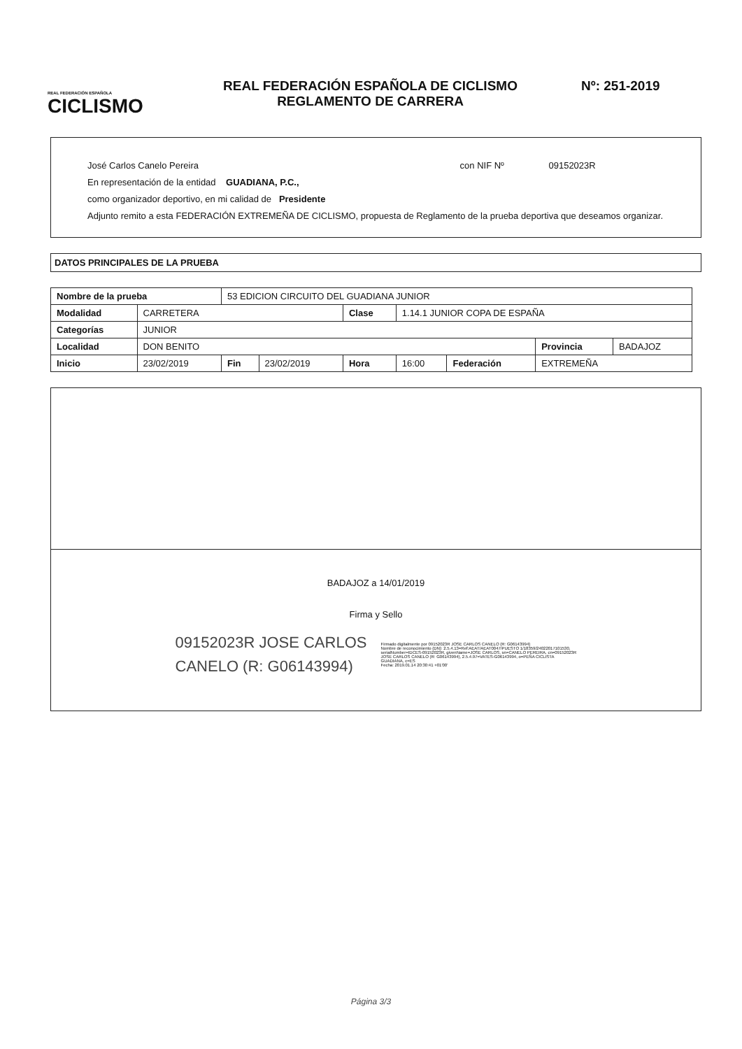REAL FEDERACIÓN ESPAÑOLA
CICLISMO
REAL FEDERACIÓN ESPAÑOLA DE CICLISMO
REGLAMENTO DE CARRERA
Nº: 251-2019
José Carlos Canelo Pereira con NIF Nº 09152023R
En representación de la entidad GUADIANA, P.C.,
como organizador deportivo, en mi calidad de Presidente
Adjunto remito a esta FEDERACIÓN EXTREMEÑA DE CICLISMO, propuesta de Reglamento de la prueba deportiva que deseamos organizar.
DATOS PRINCIPALES DE LA PRUEBA
| Nombre de la prueba | | 53 EDICION CIRCUITO DEL GUADIANA JUNIOR | | | | | | |
| Modalidad | CARRETERA | | | Clase | 1.14.1 JUNIOR COPA DE ESPAÑA | | | |
| Categorías | JUNIOR | | | | | | | |
| Localidad | DON BENITO | | | | | | Provincia | BADAJOZ |
| Inicio | 23/02/2019 | Fin | 23/02/2019 | Hora | 16:00 | Federación | EXTREMEÑA | |
BADAJOZ a 14/01/2019
Firma y Sello
09152023R JOSE CARLOS
CANELO (R: G06143994)
Firmado digitalmente por 09152023R JOSE CARLOS CANELO (R: G06143994)
Nombre de reconocimiento (DN): 2.5.4.13=Ref:AEAT/AEAT0047/PUESTO 1/18359/24022017101530, serialNumber=IDCES-09152023R, givenName=JOSE CARLOS, sn=CANELO PEREIRA, cn=09152023R JOSE CARLOS CANELO (R: G06143994), 2.5.4.97=VATES-G06143994, o=PEÑA CICLISTA GUADIANA, c=ES
Fecha: 2019.01.14 20:30:41 +01'00'
Página 3/3